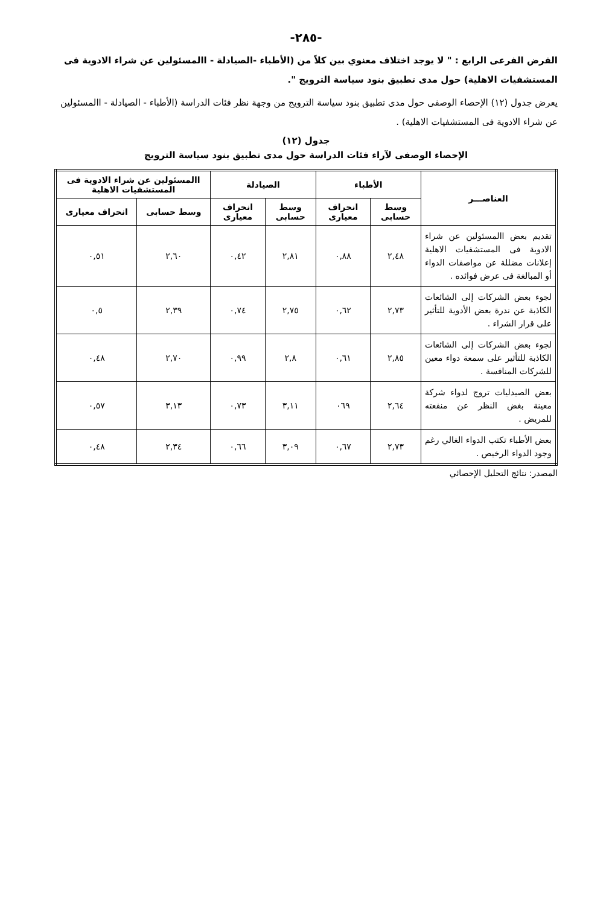-٢٨٥-
الفرض الفرعى الرابع : " لا يوجد اختلاف معنوي بين كلاً من (الأطباء -الصيادلة - االمسئولين عن شراء الادوية فى المستشفيات الاهلية) حول مدى تطبيق بنود سياسة الترويج ".
يعرض جدول (١٢) الإحصاء الوصفى حول مدى تطبيق بنود سياسة الترويج من وجهة نظر فئات الدراسة (الأطباء - الصيادلة - االمسئولين عن شراء الادوية فى المستشفيات الاهلية) .
جدول (١٢)
الإحصاء الوصفى لآراء فئات الدراسة حول مدى تطبيق بنود سياسة الترويج
| العناصـــر | الأطباء | | الصيادلة | | االمسئولين عن شراء الادوية فى المستشفيات الاهلية | |
| --- | --- | --- | --- | --- | --- | --- |
| | وسط حسابى | انحراف معيارى | وسط حسابى | انحراف معيارى | وسط حسابى | انحراف معيارى |
| تقديم بعض االمسئولين عن شراء الادوية فى المستشفيات الاهلية إعلانات مضللة عن مواصفات الدواء أو المبالغة فى عرض فوائده . | ٢,٤٨ | ٠,٨٨ | ٢,٨١ | ٠,٤٢ | ٢,٦٠ | ٠,٥١ |
| لجوء بعض الشركات إلى الشائعات الكاذبة عن ندرة بعض الأدوية للتأثير على قرار الشراء . | ٢,٧٣ | ٠,٦٢ | ٢,٧٥ | ٠,٧٤ | ٢,٣٩ | ٠,٥ |
| لجوء بعض الشركات إلى الشائعات الكاذبة للتأثير على سمعة دواء معين للشركات المنافسة . | ٢,٨٥ | ٠,٦١ | ٢,٨ | ٠,٩٩ | ٢,٧٠ | ٠,٤٨ |
| بعض الصيدليات تروج لدواء شركة معينة بغض النظر عن منفعته للمريض . | ٢,٦٤ | ٠٦٩ | ٣,١١ | ٠,٧٣ | ٣,١٣ | ٠,٥٧ |
| بعض الأطباء تكتب الدواء الغالي رغم وجود الدواء الرخيص . | ٢,٧٣ | ٠,٦٧ | ٣,٠٩ | ٠,٦٦ | ٢,٣٤ | ٠,٤٨ |
المصدر: نتائج التحليل الإحصائي